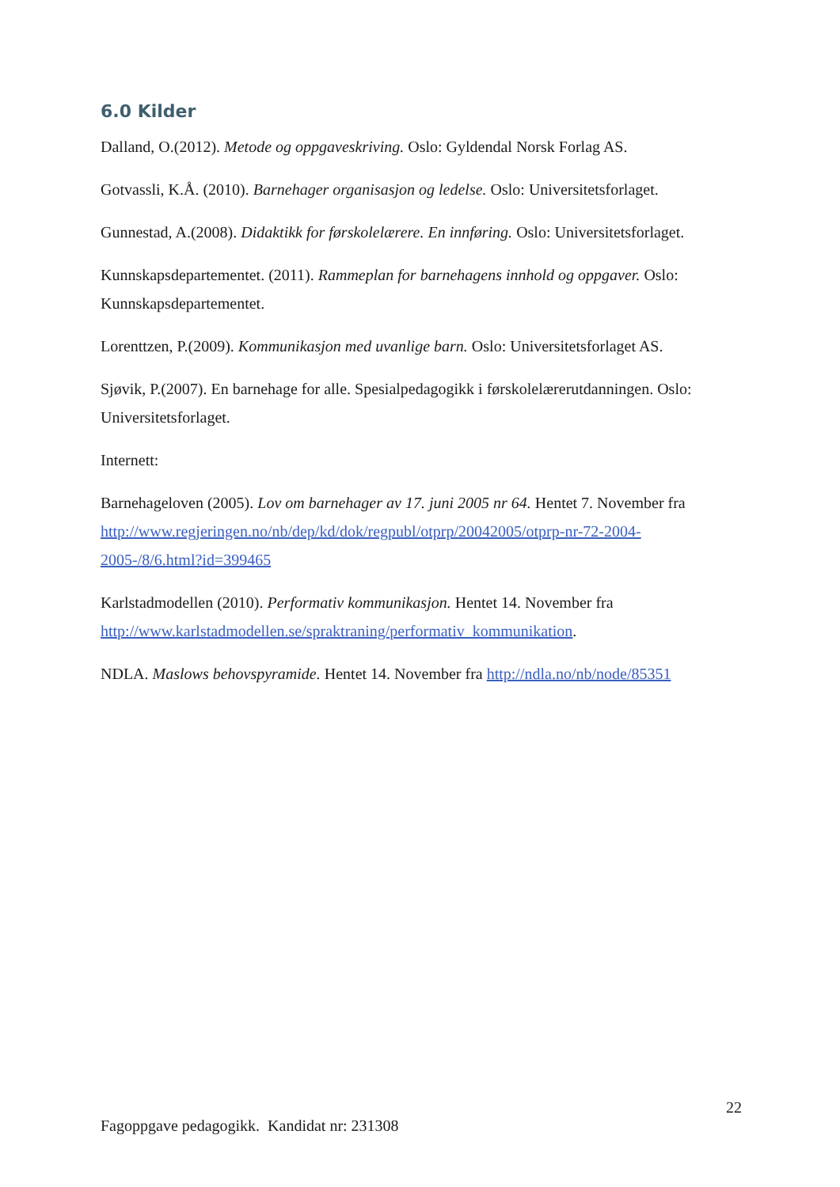6.0 Kilder
Dalland, O.(2012). Metode og oppgaveskriving. Oslo: Gyldendal Norsk Forlag AS.
Gotvassli, K.Å. (2010). Barnehager organisasjon og ledelse. Oslo: Universitetsforlaget.
Gunnestad, A.(2008). Didaktikk for førskolelærere. En innføring. Oslo: Universitetsforlaget.
Kunnskapsdepartementet. (2011). Rammeplan for barnehagens innhold og oppgaver. Oslo: Kunnskapsdepartementet.
Lorenttzen, P.(2009). Kommunikasjon med uvanlige barn. Oslo: Universitetsforlaget AS.
Sjøvik, P.(2007). En barnehage for alle. Spesialpedagogikk i førskolelærerutdanningen. Oslo: Universitetsforlaget.
Internett:
Barnehageloven (2005). Lov om barnehager av 17. juni 2005 nr 64. Hentet 7. November fra http://www.regjeringen.no/nb/dep/kd/dok/regpubl/otprp/20042005/otprp-nr-72-2004-2005-/8/6.html?id=399465
Karlstadmodellen (2010). Performativ kommunikasjon. Hentet 14. November fra http://www.karlstadmodellen.se/spraktraning/performativ_kommunikation.
NDLA. Maslows behovspyramide. Hentet 14. November fra http://ndla.no/nb/node/85351
22
Fagoppgave pedagogikk. Kandidat nr: 231308